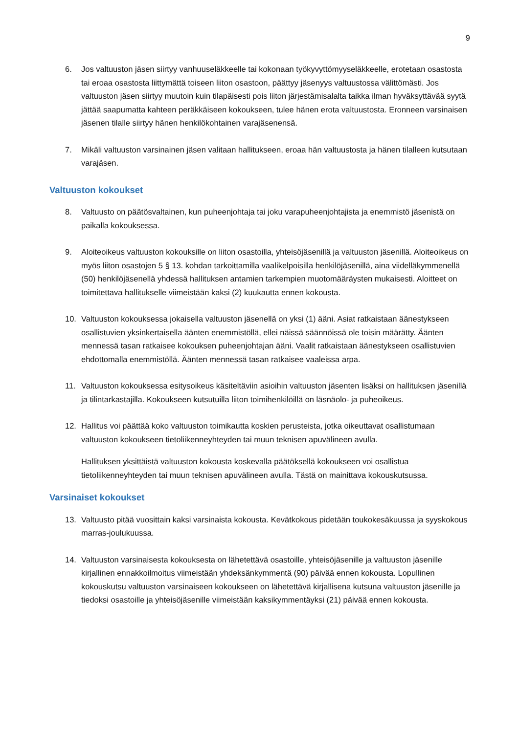9
6. Jos valtuuston jäsen siirtyy vanhuuseläkkeelle tai kokonaan työkyvyttömyyseläkkeelle, erotetaan osastosta tai eroaa osastosta liittymättä toiseen liiton osastoon, päättyy jäsenyys valtuustossa välittömästi. Jos valtuuston jäsen siirtyy muutoin kuin tilapäisesti pois liiton järjestämisalalta taikka ilman hyväksyttävää syytä jättää saapumatta kahteen peräkkäiseen kokoukseen, tulee hänen erota valtuustosta. Eronneen varsinaisen jäsenen tilalle siirtyy hänen henkilökohtainen varajäsenensä.
7. Mikäli valtuuston varsinainen jäsen valitaan hallitukseen, eroaa hän valtuustosta ja hänen tilalleen kutsutaan varajäsen.
Valtuuston kokoukset
8. Valtuusto on päätösvaltainen, kun puheenjohtaja tai joku varapuheenjohtajista ja enemmistö jäsenistä on paikalla kokouksessa.
9. Aloiteoikeus valtuuston kokouksille on liiton osastoilla, yhteisöjäsenillä ja valtuuston jäsenillä. Aloiteoikeus on myös liiton osastojen 5 § 13. kohdan tarkoittamilla vaalikelpoisilla henkilöjäsenillä, aina viidelläkymmenellä (50) henkilöjäsenellä yhdessä hallituksen antamien tarkempien muotomääräysten mukaisesti. Aloitteet on toimitettava hallitukselle viimeistään kaksi (2) kuukautta ennen kokousta.
10. Valtuuston kokouksessa jokaisella valtuuston jäsenellä on yksi (1) ääni. Asiat ratkaistaan äänestykseen osallistuvien yksinkertaisella äänten enemmistöllä, ellei näissä säännöissä ole toisin määrätty. Äänten mennessä tasan ratkaisee kokouksen puheenjohtajan ääni. Vaalit ratkaistaan äänestykseen osallistuvien ehdottomalla enemmistöllä. Äänten mennessä tasan ratkaisee vaaleissa arpa.
11. Valtuuston kokouksessa esitysoikeus käsiteltäviin asioihin valtuuston jäsenten lisäksi on hallituksen jäsenillä ja tilintarkastajilla. Kokoukseen kutsutuilla liiton toimihenkilöillä on läsnäolo- ja puheoikeus.
12. Hallitus voi päättää koko valtuuston toimikautta koskien perusteista, jotka oikeuttavat osallistumaan valtuuston kokoukseen tietoliikenneyhteyden tai muun teknisen apuvälineen avulla.
Hallituksen yksittäistä valtuuston kokousta koskevalla päätöksellä kokoukseen voi osallistua tietoliikenneyhteyden tai muun teknisen apuvälineen avulla. Tästä on mainittava kokouskutsussa.
Varsinaiset kokoukset
13. Valtuusto pitää vuosittain kaksi varsinaista kokousta. Kevätkokous pidetään toukokesäkuussa ja syyskokous marras-joulukuussa.
14. Valtuuston varsinaisesta kokouksesta on lähetettävä osastoille, yhteisöjäsenille ja valtuuston jäsenille kirjallinen ennakkoilmoitus viimeistään yhdeksänkymmentä (90) päivää ennen kokousta. Lopullinen kokouskutsu valtuuston varsinaiseen kokoukseen on lähetettävä kirjallisena kutsuna valtuuston jäsenille ja tiedoksi osastoille ja yhteisöjäsenille viimeistään kaksikymmentäyksi (21) päivää ennen kokousta.